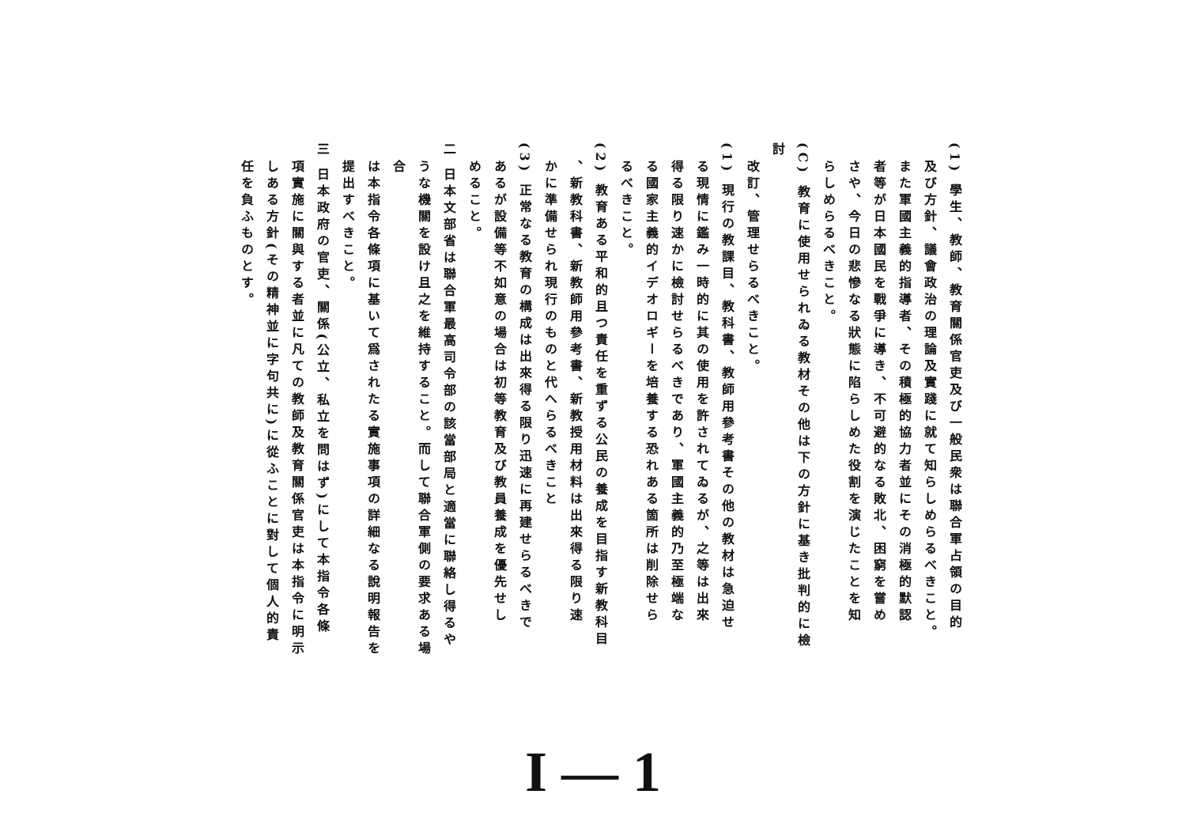(1) 學生、教師、教育關係官吏及び一般民衆は聯合軍占領の目的
及び方針、議會政治の理論及實踐に就て知らしめらるべきこと。
また軍國主義的指導者、その積極的協力者並にその消極的默認
者等が日本國民を戰爭に導き、不可避的なる敗北、困窮を嘗め
さや、今日の悲慘なる狀態に陷らしめた役割を演じたことを知
らしめらるべきこと。
(C) 教育に使用せられゐる教材その他は下の方針に基き批判的に檢討
改訂、管理せらるべきこと。
(1) 現行の教課目、教科書、教師用參考書その他の教材は急迫せ
る現情に鑑み一時的に其の使用を許されてゐるが、之等は出來
得る限り速かに檢討せらるべきであり、軍國主義的乃至極端な
る國家主義的イデオロギーを培養する恐れある箇所は削除せら
るべきこと。
(2) 教育ある平和的且つ責任を重ずる公民の養成を目指す新教科目
、新教科書、新教師用參考書、新教授用材料は出來得る限り速
かに準備せられ現行のものと代へらるべきこと
(3) 正常なる教育の構成は出來得る限り迅速に再建せらるべきで
あるが設備等不如意の場合は初等教育及び教員養成を優先せし
めること。
二 日本文部省は聯合軍最高司令部の該當部局と適當に聯絡し得るや
うな機關を設け且之を維持すること。而して聯合軍側の要求ある場合
は本指令各條項に基いて爲されたる實施事項の詳細なる說明報告を
提出すべきこと。
三 日本政府の官吏、關係(公立、私立を問はず)にして本指令各條
項實施に關與する者並に凡ての教師及教育關係官吏は本指令に明示
しある方針(その精神並に字句共に)に從ふことに對して個人的責
任を負ふものとす。
I — 1